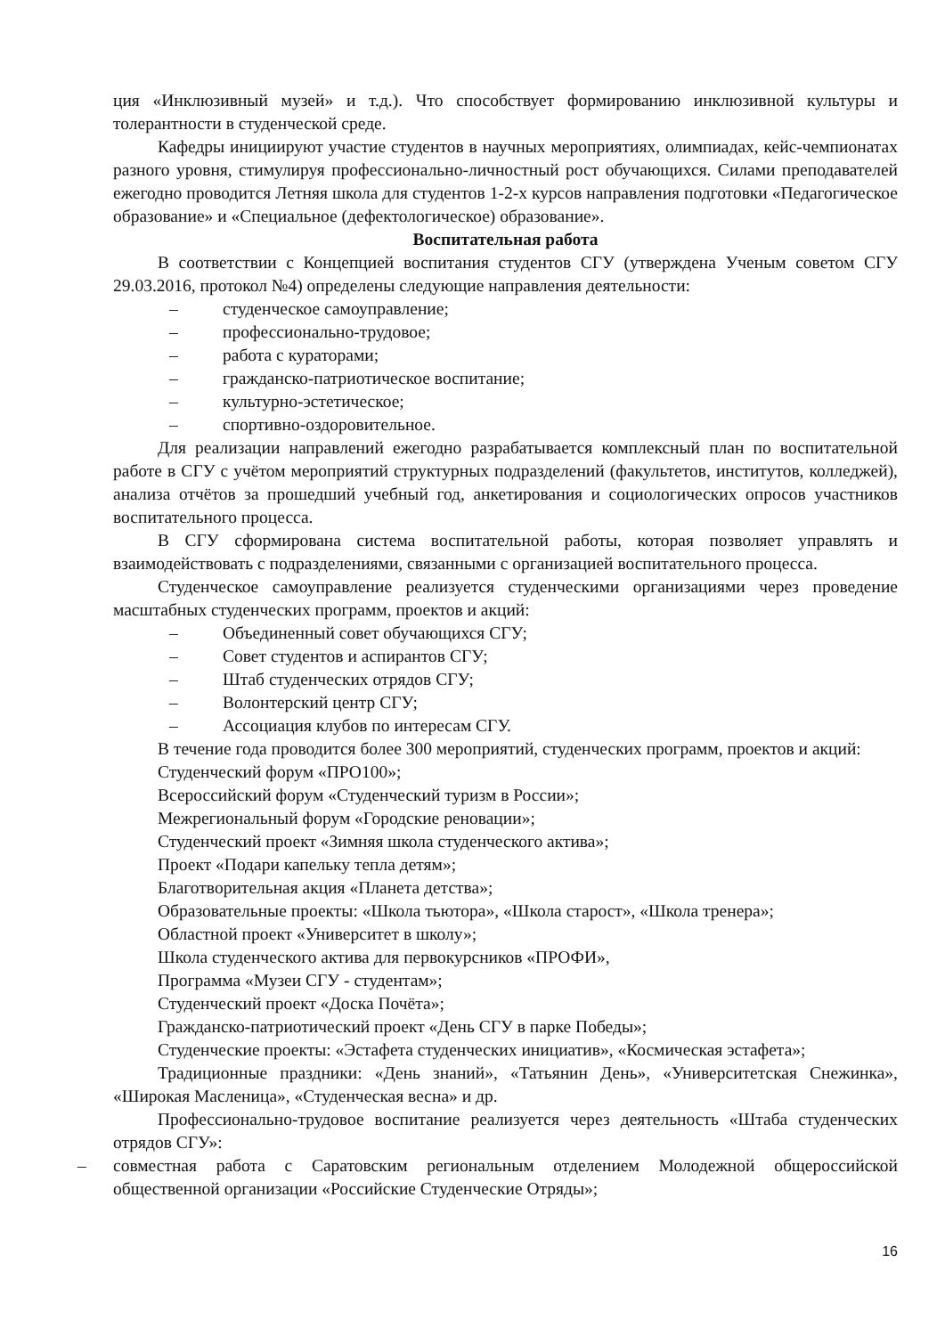ция «Инклюзивный музей» и т.д.). Что способствует формированию инклюзивной культуры и толерантности в студенческой среде.
Кафедры инициируют участие студентов в научных мероприятиях, олимпиадах, кейс-чемпионатах разного уровня, стимулируя профессионально-личностный рост обучающихся. Силами преподавателей ежегодно проводится Летняя школа для студентов 1-2-х курсов направления подготовки «Педагогическое образование» и «Специальное (дефектологическое) образование».
Воспитательная работа
В соответствии с Концепцией воспитания студентов СГУ (утверждена Ученым советом СГУ 29.03.2016, протокол №4) определены следующие направления деятельности:
– студенческое самоуправление;
– профессионально-трудовое;
– работа с кураторами;
– гражданско-патриотическое воспитание;
– культурно-эстетическое;
– спортивно-оздоровительное.
Для реализации направлений ежегодно разрабатывается комплексный план по воспитательной работе в СГУ с учётом мероприятий структурных подразделений (факультетов, институтов, колледжей), анализа отчётов за прошедший учебный год, анкетирования и социологических опросов участников воспитательного процесса.
В СГУ сформирована система воспитательной работы, которая позволяет управлять и взаимодействовать с подразделениями, связанными с организацией воспитательного процесса.
Студенческое самоуправление реализуется студенческими организациями через проведение масштабных студенческих программ, проектов и акций:
– Объединенный совет обучающихся СГУ;
– Совет студентов и аспирантов СГУ;
– Штаб студенческих отрядов СГУ;
– Волонтерский центр СГУ;
– Ассоциация клубов по интересам СГУ.
В течение года проводится более 300 мероприятий, студенческих программ, проектов и акций:
Студенческий форум «ПРО100»;
Всероссийский форум «Студенческий туризм в России»;
Межрегиональный форум «Городские реновации»;
Студенческий проект «Зимняя школа студенческого актива»;
Проект «Подари капельку тепла детям»;
Благотворительная акция «Планета детства»;
Образовательные проекты: «Школа тьютора», «Школа старост», «Школа тренера»;
Областной проект «Университет в школу»;
Школа студенческого актива для первокурсников «ПРОФИ»,
Программа «Музеи СГУ - студентам»;
Студенческий проект «Доска Почёта»;
Гражданско-патриотический проект «День СГУ в парке Победы»;
Студенческие проекты: «Эстафета студенческих инициатив», «Космическая эстафета»;
Традиционные праздники: «День знаний», «Татьянин День», «Университетская Снежинка», «Широкая Масленица», «Студенческая весна» и др.
Профессионально-трудовое воспитание реализуется через деятельность «Штаба студенческих отрядов СГУ»:
– совместная работа с Саратовским региональным отделением Молодежной общероссийской общественной организации «Российские Студенческие Отряды»;
16